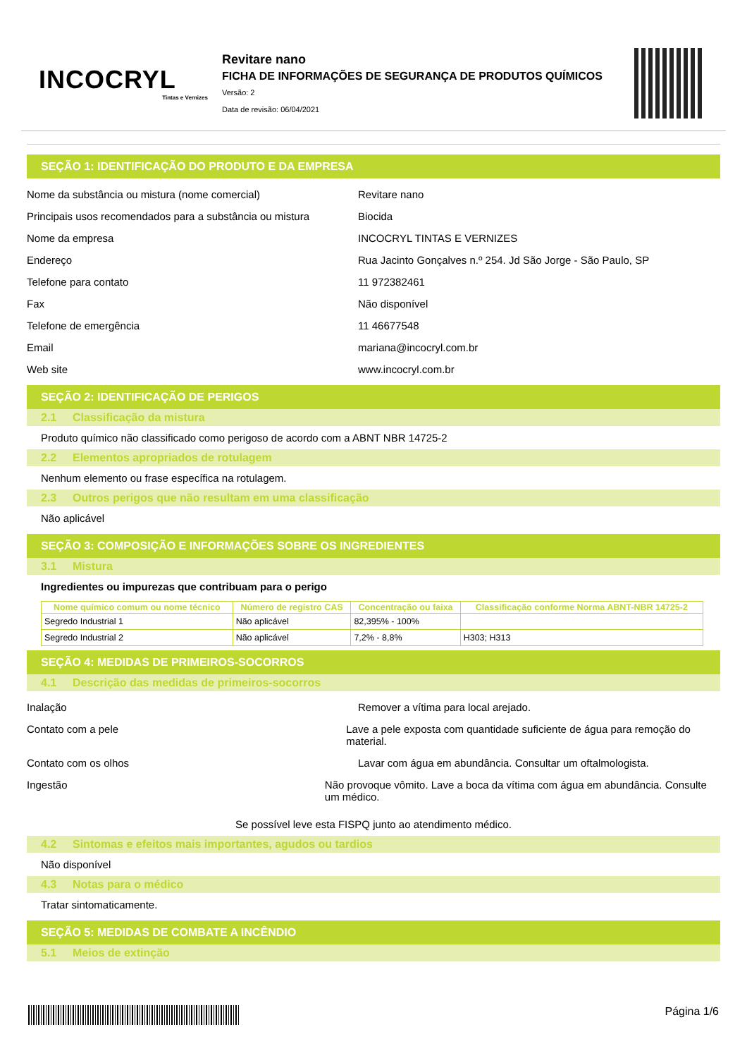INCOCRYL
Tintas e Vernizes
Revitare nano
FICHA DE INFORMAÇÕES DE SEGURANÇA DE PRODUTOS QUÍMICOS
Versão: 2
Data de revisão: 06/04/2021
SEÇÃO 1: IDENTIFICAÇÃO DO PRODUTO E DA EMPRESA
Nome da substância ou mistura (nome comercial) Revitare nano
Principais usos recomendados para a substância ou mistura
Biocida
Nome da empresa INCOCRYL TINTAS E VERNIZES
Endereço Rua Jacinto Gonçalves n.º 254. Jd São Jorge - São Paulo, SP
Telefone para contato 11 972382461
Fax Não disponível
Telefone de emergência 11 46677548
Email mariana@incocryl.com.br
Web site www.incocryl.com.br
SEÇÃO 2: IDENTIFICAÇÃO DE PERIGOS
2.1 Classificação da mistura
Produto químico não classificado como perigoso de acordo com a ABNT NBR 14725-2
2.2 Elementos apropriados de rotulagem
Nenhum elemento ou frase específica na rotulagem.
2.3 Outros perigos que não resultam em uma classificação
Não aplicável
SEÇÃO 3: COMPOSIÇÃO E INFORMAÇÕES SOBRE OS INGREDIENTES
3.1 Mistura
Ingredientes ou impurezas que contribuam para o perigo
| Nome químico comum ou nome técnico | Número de registro CAS | Concentração ou faixa | Classificação conforme Norma ABNT-NBR 14725-2 |
| --- | --- | --- | --- |
| Segredo Industrial 1 | Não aplicável | 82,395% - 100% | |
| Segredo Industrial 2 | Não aplicável | 7,2% - 8,8% | H303; H313 |
SEÇÃO 4: MEDIDAS DE PRIMEIROS-SOCORROS
4.1 Descrição das medidas de primeiros-socorros
Inalação Remover a vítima para local arejado.
Contato com a pele Lave a pele exposta com quantidade suficiente de água para remoção do material.
Contato com os olhos Lavar com água em abundância. Consultar um oftalmologista.
Ingestão Não provoque vômito. Lave a boca da vítima com água em abundância. Consulte um médico.
Se possível leve esta FISPQ junto ao atendimento médico.
4.2 Sintomas e efeitos mais importantes, agudos ou tardios
Não disponível
4.3 Notas para o médico
Tratar sintomaticamente.
SEÇÃO 5: MEDIDAS DE COMBATE A INCÊNDIO
5.1 Meios de extinção
Página 1/6